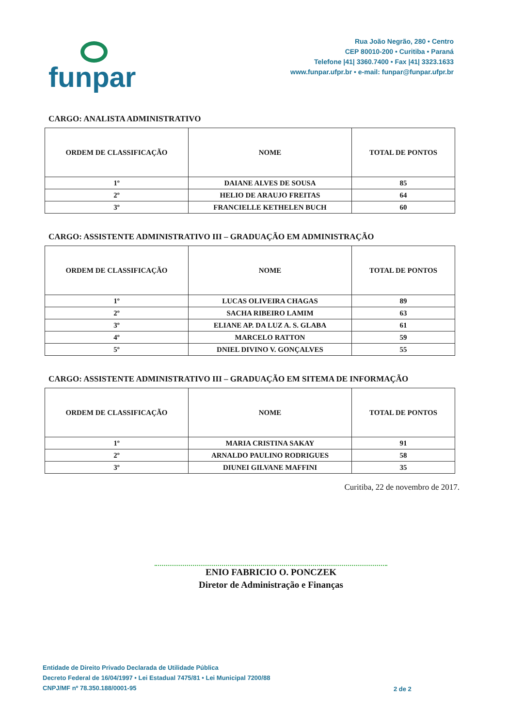funpar
Rua João Negrão, 280 • Centro
CEP 80010-200 • Curitiba • Paraná
Telefone |41| 3360.7400 • Fax |41| 3323.1633
www.funpar.ufpr.br • e-mail: funpar@funpar.ufpr.br
CARGO: ANALISTA ADMINISTRATIVO
| ORDEM DE CLASSIFICAÇÃO | NOME | TOTAL DE PONTOS |
| --- | --- | --- |
| 1º | DAIANE ALVES DE SOUSA | 85 |
| 2º | HELIO DE ARAUJO FREITAS | 64 |
| 3º | FRANCIELLE KETHELEN BUCH | 60 |
CARGO: ASSISTENTE ADMINISTRATIVO III – GRADUAÇÃO EM ADMINISTRAÇÃO
| ORDEM DE CLASSIFICAÇÃO | NOME | TOTAL DE PONTOS |
| --- | --- | --- |
| 1º | LUCAS OLIVEIRA CHAGAS | 89 |
| 2º | SACHA RIBEIRO LAMIM | 63 |
| 3º | ELIANE AP. DA LUZ A. S. GLABA | 61 |
| 4º | MARCELO RATTON | 59 |
| 5º | DNIEL DIVINO V. GONÇALVES | 55 |
CARGO: ASSISTENTE ADMINISTRATIVO III – GRADUAÇÃO EM SITEMA DE INFORMAÇÃO
| ORDEM DE CLASSIFICAÇÃO | NOME | TOTAL DE PONTOS |
| --- | --- | --- |
| 1º | MARIA CRISTINA SAKAY | 91 |
| 2º | ARNALDO PAULINO RODRIGUES | 58 |
| 3º | DIUNEI GILVANE MAFFINI | 35 |
Curitiba, 22 de novembro de 2017.
ENIO FABRICIO O. PONCZEK
Diretor de Administração e Finanças
Entidade de Direito Privado Declarada de Utilidade Pública
Decreto Federal de 16/04/1997 • Lei Estadual 7475/81 • Lei Municipal 7200/88
CNPJ/MF nº 78.350.188/0001-95
2 de 2